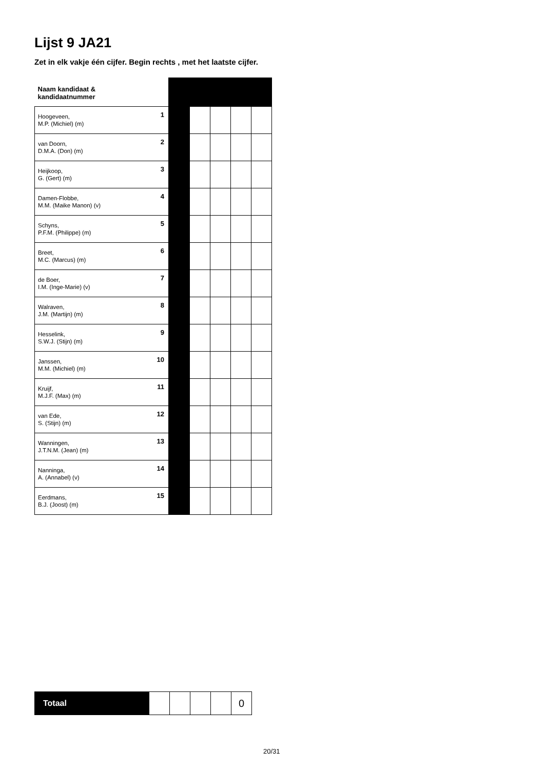Lijst 9 JA21
Zet in elk vakje één cijfer. Begin rechts , met het laatste cijfer.
| Naam kandidaat & kandidaatnummer | | | | | | |
| Hoogeveen, M.P. (Michiel) (m) | 1 | | | | | |
| van Doorn, D.M.A. (Don) (m) | 2 | | | | | |
| Heijkoop, G. (Gert) (m) | 3 | | | | | |
| Damen-Flobbe, M.M. (Maike Manon) (v) | 4 | | | | | |
| Schyns, P.F.M. (Philippe) (m) | 5 | | | | | |
| Breet, M.C. (Marcus) (m) | 6 | | | | | |
| de Boer, I.M. (Inge-Marie) (v) | 7 | | | | | |
| Walraven, J.M. (Martijn) (m) | 8 | | | | | |
| Hesselink, S.W.J. (Stijn) (m) | 9 | | | | | |
| Janssen, M.M. (Michiel) (m) | 10 | | | | | |
| Kruijf, M.J.F. (Max) (m) | 11 | | | | | |
| van Ede, S. (Stijn) (m) | 12 | | | | | |
| Wanningen, J.T.N.M. (Jean) (m) | 13 | | | | | |
| Nanninga, A. (Annabel) (v) | 14 | | | | | |
| Eerdmans, B.J. (Joost) (m) | 15 | | | | | |
| Totaal | | | | | 0 |
20/31